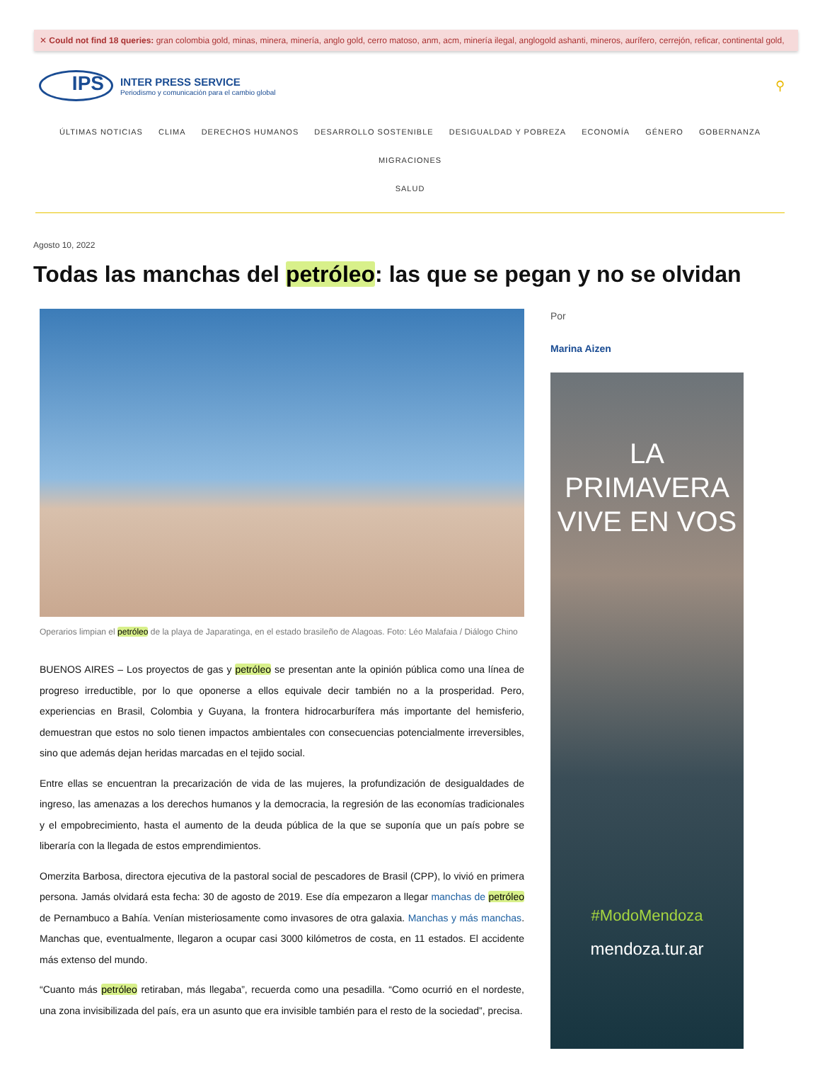✕ Could not find 18 queries: gran colombia gold, minas, minera, minería, anglo gold, cerro matoso, anm, acm, minería ilegal, anglogold ashanti, mineros, aurífero, cerrejón, reficar, continental gold,
IPS
INTER PRESS SERVICE
Periodismo y comunicación para el cambio global
⚲
ÚLTIMAS NOTICIAS CLIMA DERECHOS HUMANOS DESARROLLO SOSTENIBLE DESIGUALDAD Y POBREZA ECONOMÍA GÉNERO GOBERNANZA MIGRACIONES
SALUD
Agosto 10, 2022
Todas las manchas del petróleo: las que se pegan y no se olvidan
Operarios limpian el petróleo de la playa de Japaratinga, en el estado brasileño de Alagoas. Foto: Léo Malafaia / Diálogo Chino
BUENOS AIRES – Los proyectos de gas y petróleo se presentan ante la opinión pública como una línea de progreso irreductible, por lo que oponerse a ellos equivale decir también no a la prosperidad. Pero, experiencias en Brasil, Colombia y Guyana, la frontera hidrocarburífera más importante del hemisferio, demuestran que estos no solo tienen impactos ambientales con consecuencias potencialmente irreversibles, sino que además dejan heridas marcadas en el tejido social.
Entre ellas se encuentran la precarización de vida de las mujeres, la profundización de desigualdades de ingreso, las amenazas a los derechos humanos y la democracia, la regresión de las economías tradicionales y el empobrecimiento, hasta el aumento de la deuda pública de la que se suponía que un país pobre se liberaría con la llegada de estos emprendimientos.
Omerzita Barbosa, directora ejecutiva de la pastoral social de pescadores de Brasil (CPP), lo vivió en primera persona. Jamás olvidará esta fecha: 30 de agosto de 2019. Ese día empezaron a llegar manchas de petróleo de Pernambuco a Bahía. Venían misteriosamente como invasores de otra galaxia. Manchas y más manchas. Manchas que, eventualmente, llegaron a ocupar casi 3000 kilómetros de costa, en 11 estados. El accidente más extenso del mundo.
“Cuanto más petróleo retiraban, más llegaba”, recuerda como una pesadilla. “Como ocurrió en el nordeste, una zona invisibilizada del país, era un asunto que era invisible también para el resto de la sociedad”, precisa.
Por
Marina Aizen
LA PRIMAVERA
VIVE EN VOS
#ModoMendoza
mendoza.tur.ar